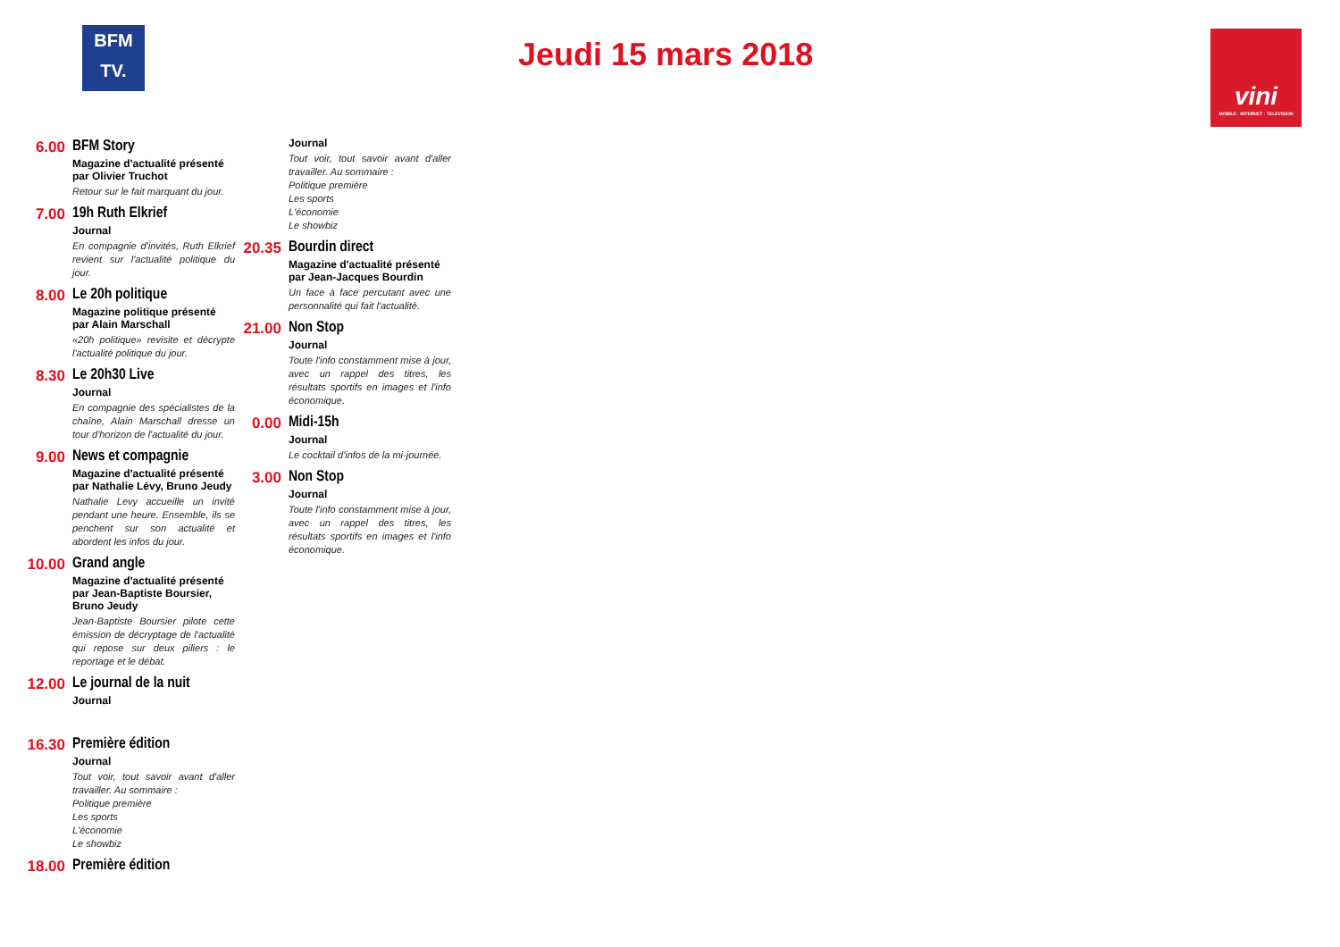BFM
TV.
Jeudi 15 mars 2018
vini
MOBILE · INTERNET · TELEVISION
6.00 BFM Story
Magazine d'actualité présenté par Olivier Truchot
Retour sur le fait marquant du jour.
7.00 19h Ruth Elkrief
Journal
En compagnie d'invités, Ruth Elkrief revient sur l'actualité politique du jour.
8.00 Le 20h politique
Magazine politique présenté par Alain Marschall
«20h politique» revisite et décrypte l'actualité politique du jour.
8.30 Le 20h30 Live
Journal
En compagnie des spécialistes de la chaîne, Alain Marschall dresse un tour d'horizon de l'actualité du jour.
9.00 News et compagnie
Magazine d'actualité présenté par Nathalie Lévy, Bruno Jeudy
Nathalie Levy accueille un invité pendant une heure. Ensemble, ils se penchent sur son actualité et abordent les infos du jour.
10.00 Grand angle
Magazine d'actualité présenté par Jean-Baptiste Boursier, Bruno Jeudy
Jean-Baptiste Boursier pilote cette émission de décryptage de l'actualité qui repose sur deux piliers : le reportage et le débat.
12.00 Le journal de la nuit
Journal
16.30 Première édition
Journal
Tout voir, tout savoir avant d'aller travailler. Au sommaire :
Politique première
Les sports
L'économie
Le showbiz
18.00 Première édition
Journal
Tout voir, tout savoir avant d'aller travailler. Au sommaire :
Politique première
Les sports
L'économie
Le showbiz
20.35 Bourdin direct
Magazine d'actualité présenté par Jean-Jacques Bourdin
Un face à face percutant avec une personnalité qui fait l'actualité.
21.00 Non Stop
Journal
Toute l'info constamment mise à jour, avec un rappel des titres, les résultats sportifs en images et l'info économique.
0.00 Midi-15h
Journal
Le cocktail d'infos de la mi-journée.
3.00 Non Stop
Journal
Toute l'info constamment mise à jour, avec un rappel des titres, les résultats sportifs en images et l'info économique.